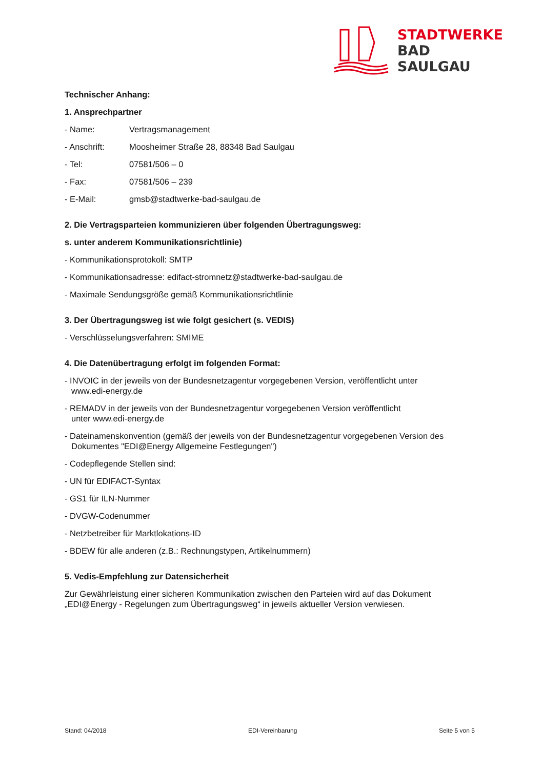STADTWERKE
BAD
SAULGAU
Technischer Anhang:
1. Ansprechpartner
- Name: Vertragsmanagement
- Anschrift: Moosheimer Straße 28, 88348 Bad Saulgau
- Tel: 07581/506 – 0
- Fax: 07581/506 – 239
- E-Mail: gmsb@stadtwerke-bad-saulgau.de
2. Die Vertragsparteien kommunizieren über folgenden Übertragungsweg:
s. unter anderem Kommunikationsrichtlinie)
- Kommunikationsprotokoll: SMTP
- Kommunikationsadresse: edifact-stromnetz@stadtwerke-bad-saulgau.de
- Maximale Sendungsgröße gemäß Kommunikationsrichtlinie
3. Der Übertragungsweg ist wie folgt gesichert (s. VEDIS)
- Verschlüsselungsverfahren: SMIME
4. Die Datenübertragung erfolgt im folgenden Format:
- INVOIC in der jeweils von der Bundesnetzagentur vorgegebenen Version, veröffentlicht unter
www.edi-energy.de
- REMADV in der jeweils von der Bundesnetzagentur vorgegebenen Version veröffentlicht
unter www.edi-energy.de
- Dateinamenskonvention (gemäß der jeweils von der Bundesnetzagentur vorgegebenen Version des
Dokumentes "EDI@Energy Allgemeine Festlegungen")
- Codepflegende Stellen sind:
- UN für EDIFACT-Syntax
- GS1 für ILN-Nummer
- DVGW-Codenummer
- Netzbetreiber für Marktlokations-ID
- BDEW für alle anderen (z.B.: Rechnungstypen, Artikelnummern)
5. Vedis-Empfehlung zur Datensicherheit
Zur Gewährleistung einer sicheren Kommunikation zwischen den Parteien wird auf das Dokument „EDI@Energy - Regelungen zum Übertragungsweg“ in jeweils aktueller Version verwiesen.
Stand: 04/2018 EDI-Vereinbarung Seite 5 von 5